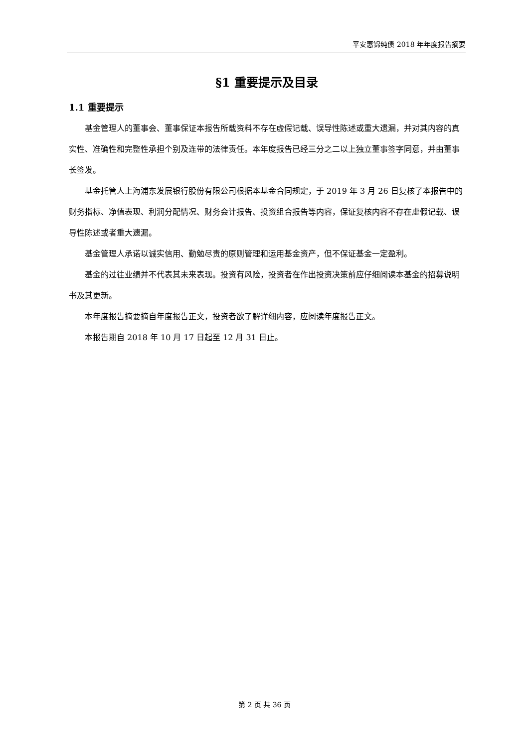平安惠锦纯债 2018 年年度报告摘要
§1 重要提示及目录
1.1 重要提示
基金管理人的董事会、董事保证本报告所载资料不存在虚假记载、误导性陈述或重大遗漏，并对其内容的真实性、准确性和完整性承担个别及连带的法律责任。本年度报告已经三分之二以上独立董事签字同意，并由董事长签发。
基金托管人上海浦东发展银行股份有限公司根据本基金合同规定，于 2019 年 3 月 26 日复核了本报告中的财务指标、净值表现、利润分配情况、财务会计报告、投资组合报告等内容，保证复核内容不存在虚假记载、误导性陈述或者重大遗漏。
基金管理人承诺以诚实信用、勤勉尽责的原则管理和运用基金资产，但不保证基金一定盈利。
基金的过往业绩并不代表其未来表现。投资有风险，投资者在作出投资决策前应仔细阅读本基金的招募说明书及其更新。
本年度报告摘要摘自年度报告正文，投资者欲了解详细内容，应阅读年度报告正文。
本报告期自 2018 年 10 月 17 日起至 12 月 31 日止。
第 2 页 共 36 页